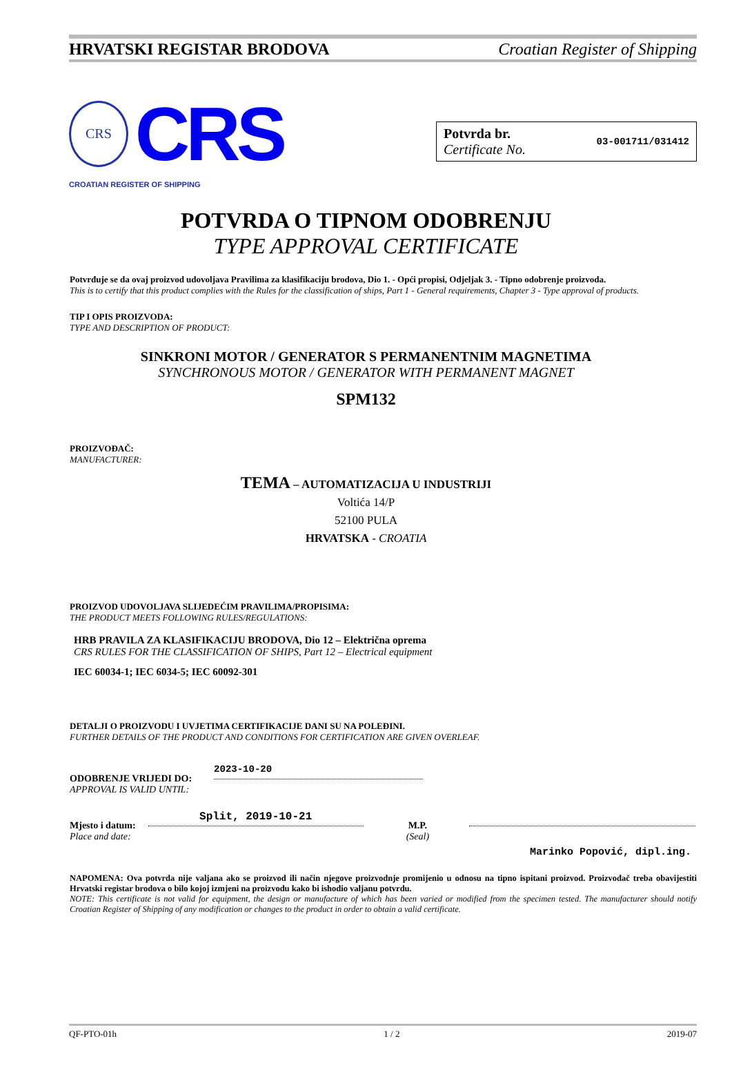HRVATSKI REGISTAR BRODOVA Croatian Register of Shipping
CRS
CRS
CROATIAN REGISTER OF SHIPPING
Potvrda br.
Certificate No.
03-001711/031412
POTVRDA O TIPNOM ODOBRENJU
TYPE APPROVAL CERTIFICATE
Potvrđuje se da ovaj proizvod udovoljava Pravilima za klasifikaciju brodova, Dio 1. - Opći propisi, Odjeljak 3. - Tipno odobrenje proizvoda.
This is to certify that this product complies with the Rules for the classification of ships, Part 1 - General requirements, Chapter 3 - Type approval of products.
TIP I OPIS PROIZVODA:
TYPE AND DESCRIPTION OF PRODUCT:
SINKRONI MOTOR / GENERATOR S PERMANENTNIM MAGNETIMA
SYNCHRONOUS MOTOR / GENERATOR WITH PERMANENT MAGNET
SPM132
PROIZVOĐAČ:
MANUFACTURER:
TEMA – AUTOMATIZACIJA U INDUSTRIJI
Voltića 14/P
52100 PULA
HRVATSKA - CROATIA
PROIZVOD UDOVOLJAVA SLIJEDEĆIM PRAVILIMA/PROPISIMA:
THE PRODUCT MEETS FOLLOWING RULES/REGULATIONS:
HRB PRAVILA ZA KLASIFIKACIJU BRODOVA, Dio 12 – Električna oprema
CRS RULES FOR THE CLASSIFICATION OF SHIPS, Part 12 – Electrical equipment
IEC 60034-1; IEC 6034-5; IEC 60092-301
DETALJI O PROIZVODU I UVJETIMA CERTIFIKACIJE DANI SU NA POLEĐINI.
FURTHER DETAILS OF THE PRODUCT AND CONDITIONS FOR CERTIFICATION ARE GIVEN OVERLEAF.
ODOBRENJE VRIJEDI DO:
APPROVAL IS VALID UNTIL:
2023-10-20
Mjesto i datum:
Place and date:
Split, 2019-10-21
M.P.
(Seal)
Marinko Popović, dipl.ing.
NAPOMENA: Ova potvrda nije valjana ako se proizvod ili način njegove proizvodnje promijenio u odnosu na tipno ispitani proizvod. Proizvođač treba obavijestiti Hrvatski registar brodova o bilo kojoj izmjeni na proizvodu kako bi ishodio valjanu potvrdu.
NOTE: This certificate is not valid for equipment, the design or manufacture of which has been varied or modified from the specimen tested. The manufacturer should notify Croatian Register of Shipping of any modification or changes to the product in order to obtain a valid certificate.
QF-PTO-01h 1 / 2 2019-07